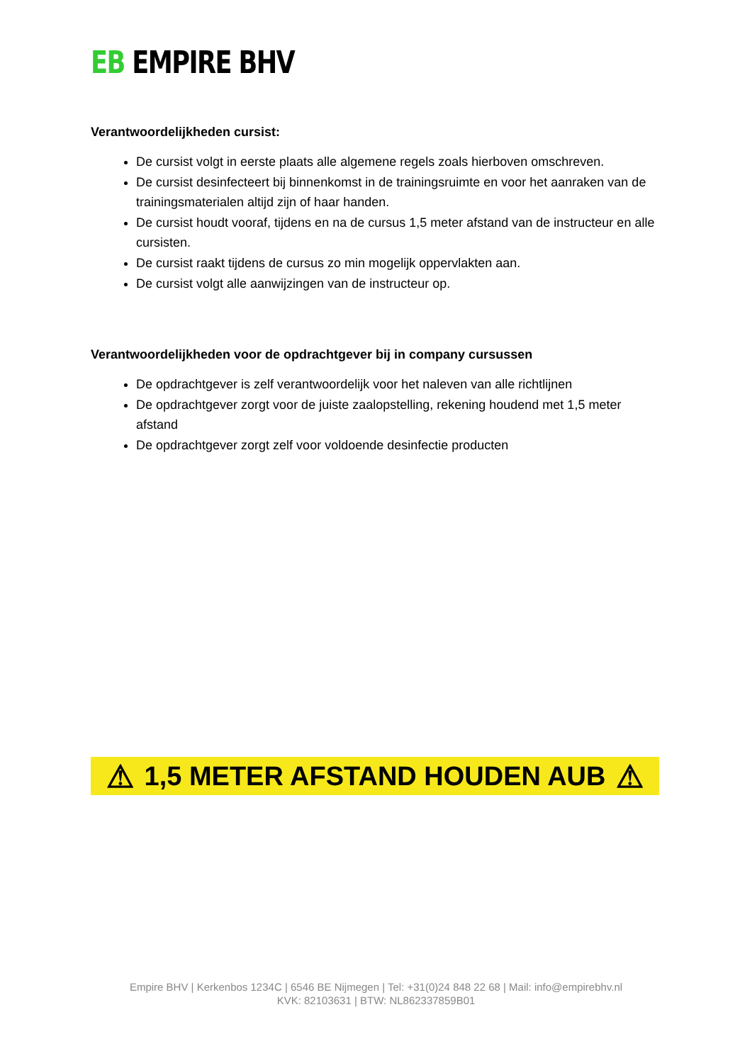EB EMPIRE BHV
Verantwoordelijkheden cursist:
De cursist volgt in eerste plaats alle algemene regels zoals hierboven omschreven.
De cursist desinfecteert bij binnenkomst in de trainingsruimte en voor het aanraken van de trainingsmaterialen altijd zijn of haar handen.
De cursist houdt vooraf, tijdens en na de cursus 1,5 meter afstand van de instructeur en alle cursisten.
De cursist raakt tijdens de cursus zo min mogelijk oppervlakten aan.
De cursist volgt alle aanwijzingen van de instructeur op.
Verantwoordelijkheden voor de opdrachtgever bij in company cursussen
De opdrachtgever is zelf verantwoordelijk voor het naleven van alle richtlijnen
De opdrachtgever zorgt voor de juiste zaalopstelling, rekening houdend met 1,5 meter afstand
De opdrachtgever zorgt zelf voor voldoende desinfectie producten
⚠ 1,5 METER AFSTAND HOUDEN AUB ⚠
Empire BHV | Kerkenbos 1234C | 6546 BE Nijmegen | Tel: +31(0)24 848 22 68 | Mail: info@empirebhv.nl
KVK: 82103631 | BTW: NL862337859B01